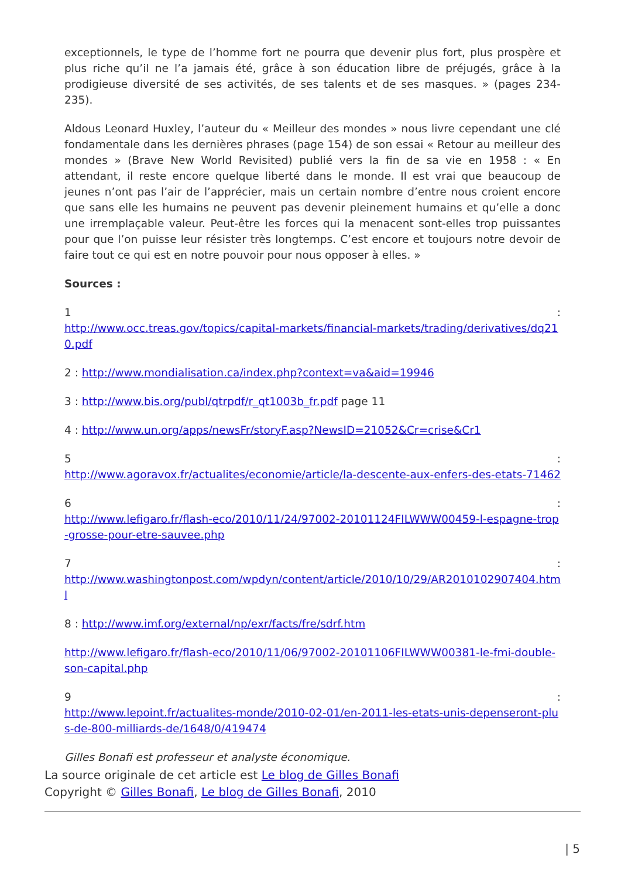exceptionnels, le type de l’homme fort ne pourra que devenir plus fort, plus prospère et plus riche qu’il ne l’a jamais été, grâce à son éducation libre de préjugés, grâce à la prodigieuse diversité de ses activités, de ses talents et de ses masques. » (pages 234-235).
Aldous Leonard Huxley, l’auteur du « Meilleur des mondes » nous livre cependant une clé fondamentale dans les dernières phrases (page 154) de son essai « Retour au meilleur des mondes » (Brave New World Revisited) publié vers la fin de sa vie en 1958 : « En attendant, il reste encore quelque liberté dans le monde. Il est vrai que beaucoup de jeunes n’ont pas l’air de l’apprécier, mais un certain nombre d’entre nous croient encore que sans elle les humains ne peuvent pas devenir pleinement humains et qu’elle a donc une irremplaçable valeur. Peut-être les forces qui la menacent sont-elles trop puissantes pour que l’on puisse leur résister très longtemps. C’est encore et toujours notre devoir de faire tout ce qui est en notre pouvoir pour nous opposer à elles. »
Sources :
1:
http://www.occ.treas.gov/topics/capital-markets/financial-markets/trading/derivatives/dq210.pdf
2 : http://www.mondialisation.ca/index.php?context=va&aid=19946
3 : http://www.bis.org/publ/qtrpdf/r_qt1003b_fr.pdf page 11
4 : http://www.un.org/apps/newsFr/storyF.asp?NewsID=21052&Cr=crise&Cr1
5:
http://www.agoravox.fr/actualites/economie/article/la-descente-aux-enfers-des-etats-71462
6:
http://www.lefigaro.fr/flash-eco/2010/11/24/97002-20101124FILWWW00459-l-espagne-trop-grosse-pour-etre-sauvee.php
7:
http://www.washingtonpost.com/wpdyn/content/article/2010/10/29/AR2010102907404.html
8 : http://www.imf.org/external/np/exr/facts/fre/sdrf.htm
http://www.lefigaro.fr/flash-eco/2010/11/06/97002-20101106FILWWW00381-le-fmi-double-son-capital.php
9:
http://www.lepoint.fr/actualites-monde/2010-02-01/en-2011-les-etats-unis-depenseront-plus-de-800-milliards-de/1648/0/419474
Gilles Bonafi est professeur et analyste économique.
La source originale de cet article est Le blog de Gilles Bonafi
Copyright © Gilles Bonafi, Le blog de Gilles Bonafi, 2010
| 5